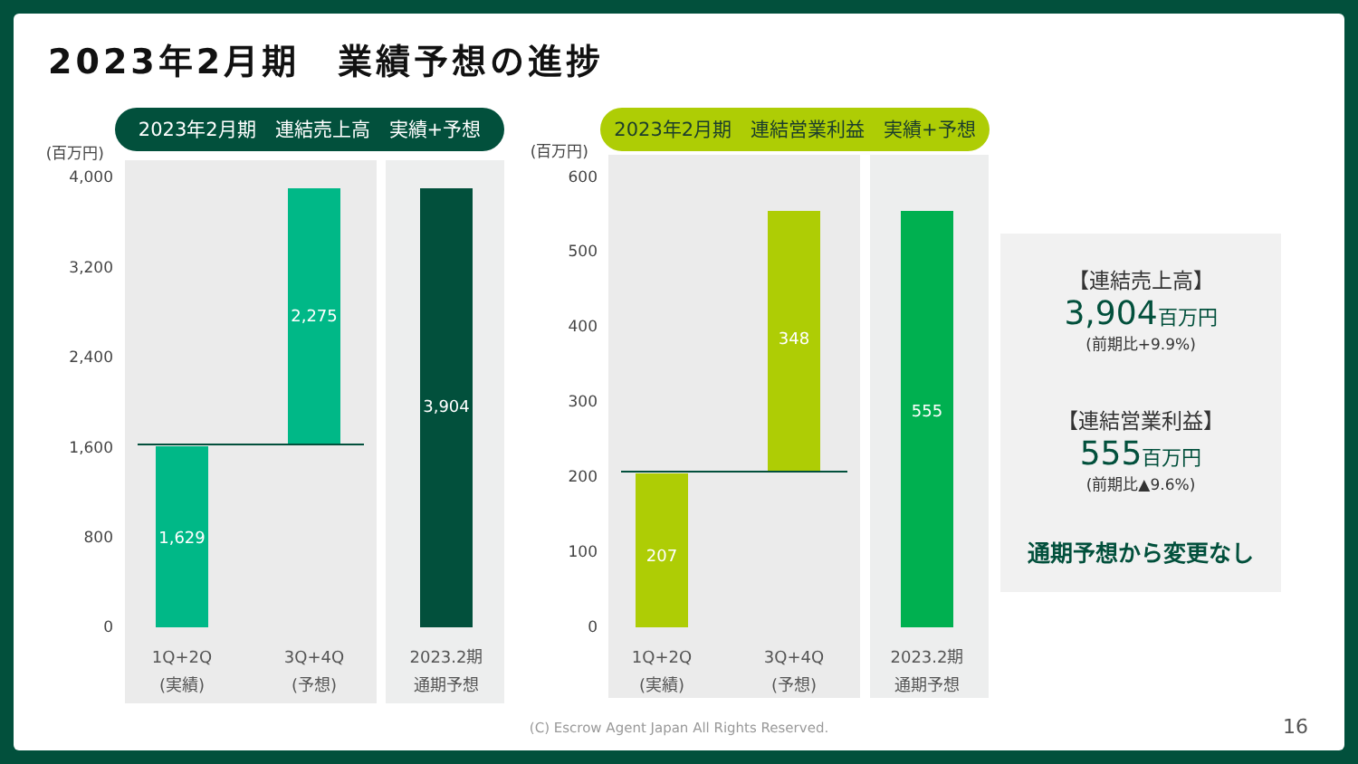2023年2月期　業績予想の進捗
2023年2月期　連結売上高　実績+予想 2023年2月期　連結営業利益　実績+予想
(百万円)
4,000
3,200
2,400
1,600
800
0
1,629
2,275 3,904
1Q+2Q
(実績)
3Q+4Q
(予想)
2023.2期
通期予想
(百万円)
600
500
400
300
200
100
0
207
348 555
1Q+2Q
(実績)
3Q+4Q
(予想)
2023.2期
通期予想
【連結売上高】
3,904百万円
(前期比+9.9%)
【連結営業利益】
555百万円
(前期比▲9.6%)
通期予想から変更なし
(C) Escrow Agent Japan All Rights Reserved. 16